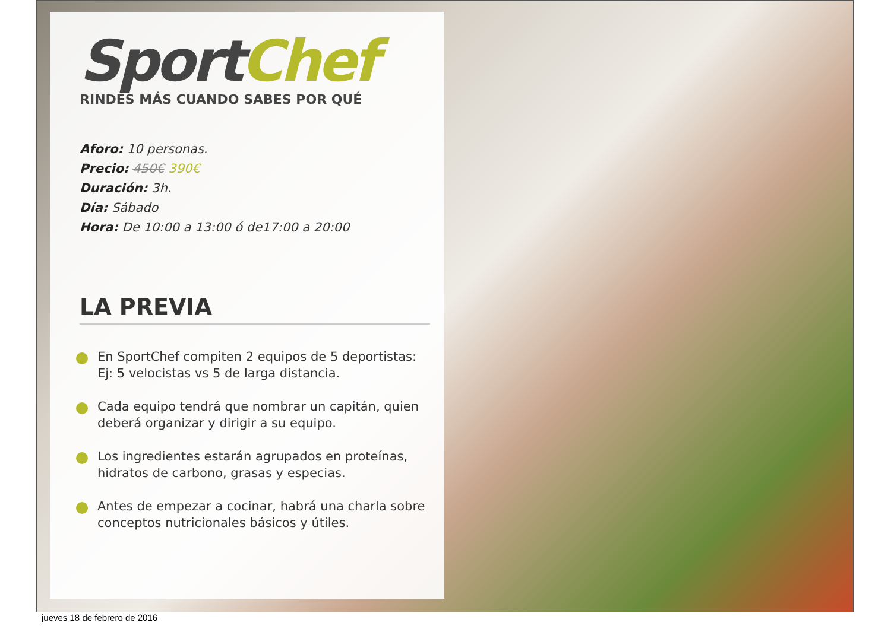Sport Chef
RINDES MÁS CUANDO SABES POR QUÉ
Aforo: 10 personas.
Precio: 450€ 390€
Duración: 3h.
Día: Sábado
Hora: De 10:00 a 13:00 ó de17:00 a 20:00
LA PREVIA
En SportChef compiten 2 equipos de 5 deportistas: Ej: 5 velocistas vs 5 de larga distancia.
Cada equipo tendrá que nombrar un capitán, quien deberá organizar y dirigir a su equipo.
Los ingredientes estarán agrupados en proteínas, hidratos de carbono, grasas y especias.
Antes de empezar a cocinar, habrá una charla sobre conceptos nutricionales básicos y útiles.
jueves 18 de febrero de 2016